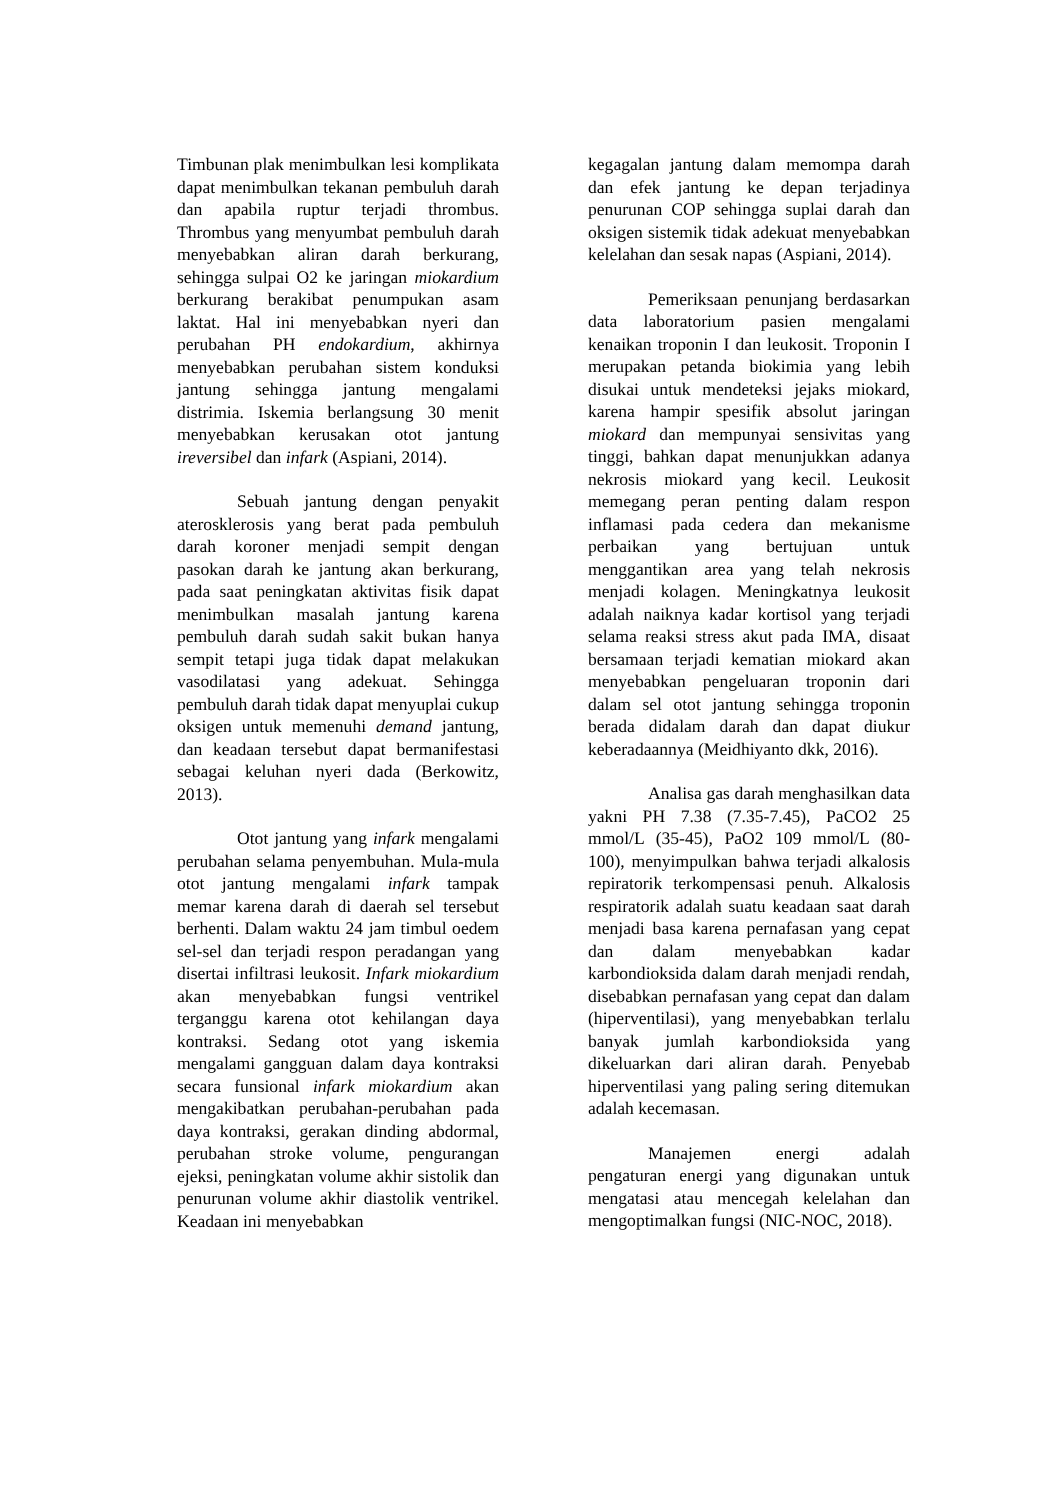Timbunan plak menimbulkan lesi komplikata dapat menimbulkan tekanan pembuluh darah dan apabila ruptur terjadi thrombus. Thrombus yang menyumbat pembuluh darah menyebabkan aliran darah berkurang, sehingga sulpai O2 ke jaringan miokardium berkurang berakibat penumpukan asam laktat. Hal ini menyebabkan nyeri dan perubahan PH endokardium, akhirnya menyebabkan perubahan sistem konduksi jantung sehingga jantung mengalami distrimia. Iskemia berlangsung 30 menit menyebabkan kerusakan otot jantung ireversibel dan infark (Aspiani, 2014).
Sebuah jantung dengan penyakit aterosklerosis yang berat pada pembuluh darah koroner menjadi sempit dengan pasokan darah ke jantung akan berkurang, pada saat peningkatan aktivitas fisik dapat menimbulkan masalah jantung karena pembuluh darah sudah sakit bukan hanya sempit tetapi juga tidak dapat melakukan vasodilatasi yang adekuat. Sehingga pembuluh darah tidak dapat menyuplai cukup oksigen untuk memenuhi demand jantung, dan keadaan tersebut dapat bermanifestasi sebagai keluhan nyeri dada (Berkowitz, 2013).
Otot jantung yang infark mengalami perubahan selama penyembuhan. Mula-mula otot jantung mengalami infark tampak memar karena darah di daerah sel tersebut berhenti. Dalam waktu 24 jam timbul oedem sel-sel dan terjadi respon peradangan yang disertai infiltrasi leukosit. Infark miokardium akan menyebabkan fungsi ventrikel terganggu karena otot kehilangan daya kontraksi. Sedang otot yang iskemia mengalami gangguan dalam daya kontraksi secara funsional infark miokardium akan mengakibatkan perubahan-perubahan pada daya kontraksi, gerakan dinding abdormal, perubahan stroke volume, pengurangan ejeksi, peningkatan volume akhir sistolik dan penurunan volume akhir diastolik ventrikel. Keadaan ini menyebabkan
kegagalan jantung dalam memompa darah dan efek jantung ke depan terjadinya penurunan COP sehingga suplai darah dan oksigen sistemik tidak adekuat menyebabkan kelelahan dan sesak napas (Aspiani, 2014).
Pemeriksaan penunjang berdasarkan data laboratorium pasien mengalami kenaikan troponin I dan leukosit. Troponin I merupakan petanda biokimia yang lebih disukai untuk mendeteksi jejaks miokard, karena hampir spesifik absolut jaringan miokard dan mempunyai sensivitas yang tinggi, bahkan dapat menunjukkan adanya nekrosis miokard yang kecil. Leukosit memegang peran penting dalam respon inflamasi pada cedera dan mekanisme perbaikan yang bertujuan untuk menggantikan area yang telah nekrosis menjadi kolagen. Meningkatnya leukosit adalah naiknya kadar kortisol yang terjadi selama reaksi stress akut pada IMA, disaat bersamaan terjadi kematian miokard akan menyebabkan pengeluaran troponin dari dalam sel otot jantung sehingga troponin berada didalam darah dan dapat diukur keberadaannya (Meidhiyanto dkk, 2016).
Analisa gas darah menghasilkan data yakni PH 7.38 (7.35-7.45), PaCO2 25 mmol/L (35-45), PaO2 109 mmol/L (80-100), menyimpulkan bahwa terjadi alkalosis repiratorik terkompensasi penuh. Alkalosis respiratorik adalah suatu keadaan saat darah menjadi basa karena pernafasan yang cepat dan dalam menyebabkan kadar karbondioksida dalam darah menjadi rendah, disebabkan pernafasan yang cepat dan dalam (hiperventilasi), yang menyebabkan terlalu banyak jumlah karbondioksida yang dikeluarkan dari aliran darah. Penyebab hiperventilasi yang paling sering ditemukan adalah kecemasan.
Manajemen energi adalah pengaturan energi yang digunakan untuk mengatasi atau mencegah kelelahan dan mengoptimalkan fungsi (NIC-NOC, 2018).